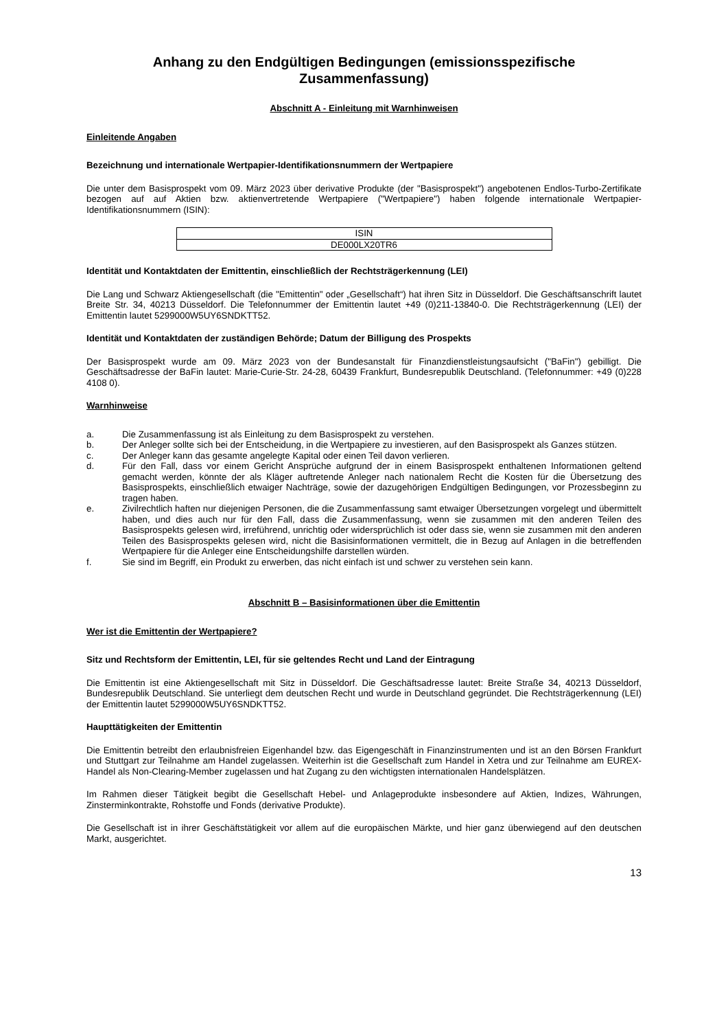Anhang zu den Endgültigen Bedingungen (emissionsspezifische Zusammenfassung)
Abschnitt A - Einleitung mit Warnhinweisen
Einleitende Angaben
Bezeichnung und internationale Wertpapier-Identifikationsnummern der Wertpapiere
Die unter dem Basisprospekt vom 09. März 2023 über derivative Produkte (der "Basisprospekt") angebotenen Endlos-Turbo-Zertifikate bezogen auf auf Aktien bzw. aktienvertretende Wertpapiere ("Wertpapiere") haben folgende internationale Wertpapier-Identifikationsnummern (ISIN):
| ISIN |
| DE000LX20TR6 |
Identität und Kontaktdaten der Emittentin, einschließlich der Rechtsträgerkennung (LEI)
Die Lang und Schwarz Aktiengesellschaft (die "Emittentin" oder „Gesellschaft“) hat ihren Sitz in Düsseldorf. Die Geschäftsanschrift lautet Breite Str. 34, 40213 Düsseldorf. Die Telefonnummer der Emittentin lautet +49 (0)211-13840-0. Die Rechtsträgerkennung (LEI) der Emittentin lautet 5299000W5UY6SNDKTT52.
Identität und Kontaktdaten der zuständigen Behörde; Datum der Billigung des Prospekts
Der Basisprospekt wurde am 09. März 2023 von der Bundesanstalt für Finanzdienstleistungsaufsicht ("BaFin") gebilligt. Die Geschäftsadresse der BaFin lautet: Marie-Curie-Str. 24-28, 60439 Frankfurt, Bundesrepublik Deutschland. (Telefonnummer: +49 (0)228 4108 0).
Warnhinweise
a. Die Zusammenfassung ist als Einleitung zu dem Basisprospekt zu verstehen.
b. Der Anleger sollte sich bei der Entscheidung, in die Wertpapiere zu investieren, auf den Basisprospekt als Ganzes stützen.
c. Der Anleger kann das gesamte angelegte Kapital oder einen Teil davon verlieren.
d. Für den Fall, dass vor einem Gericht Ansprüche aufgrund der in einem Basisprospekt enthaltenen Informationen geltend gemacht werden, könnte der als Kläger auftretende Anleger nach nationalem Recht die Kosten für die Übersetzung des Basisprospekts, einschließlich etwaiger Nachträge, sowie der dazugehörigen Endgültigen Bedingungen, vor Prozessbeginn zu tragen haben.
e. Zivilrechtlich haften nur diejenigen Personen, die die Zusammenfassung samt etwaiger Übersetzungen vorgelegt und übermittelt haben, und dies auch nur für den Fall, dass die Zusammenfassung, wenn sie zusammen mit den anderen Teilen des Basisprospekts gelesen wird, irreführend, unrichtig oder widersprüchlich ist oder dass sie, wenn sie zusammen mit den anderen Teilen des Basisprospekts gelesen wird, nicht die Basisinformationen vermittelt, die in Bezug auf Anlagen in die betreffenden Wertpapiere für die Anleger eine Entscheidungshilfe darstellen würden.
f. Sie sind im Begriff, ein Produkt zu erwerben, das nicht einfach ist und schwer zu verstehen sein kann.
Abschnitt B – Basisinformationen über die Emittentin
Wer ist die Emittentin der Wertpapiere?
Sitz und Rechtsform der Emittentin, LEI, für sie geltendes Recht und Land der Eintragung
Die Emittentin ist eine Aktiengesellschaft mit Sitz in Düsseldorf. Die Geschäftsadresse lautet: Breite Straße 34, 40213 Düsseldorf, Bundesrepublik Deutschland. Sie unterliegt dem deutschen Recht und wurde in Deutschland gegründet. Die Rechtsträgerkennung (LEI) der Emittentin lautet 5299000W5UY6SNDKTT52.
Haupttätigkeiten der Emittentin
Die Emittentin betreibt den erlaubnisfreien Eigenhandel bzw. das Eigengeschäft in Finanzinstrumenten und ist an den Börsen Frankfurt und Stuttgart zur Teilnahme am Handel zugelassen. Weiterhin ist die Gesellschaft zum Handel in Xetra und zur Teilnahme am EUREX-Handel als Non-Clearing-Member zugelassen und hat Zugang zu den wichtigsten internationalen Handelsplätzen.
Im Rahmen dieser Tätigkeit begibt die Gesellschaft Hebel- und Anlageprodukte insbesondere auf Aktien, Indizes, Währungen, Zinsterminkontrakte, Rohstoffe und Fonds (derivative Produkte).
Die Gesellschaft ist in ihrer Geschäftstätigkeit vor allem auf die europäischen Märkte, und hier ganz überwiegend auf den deutschen Markt, ausgerichtet.
13